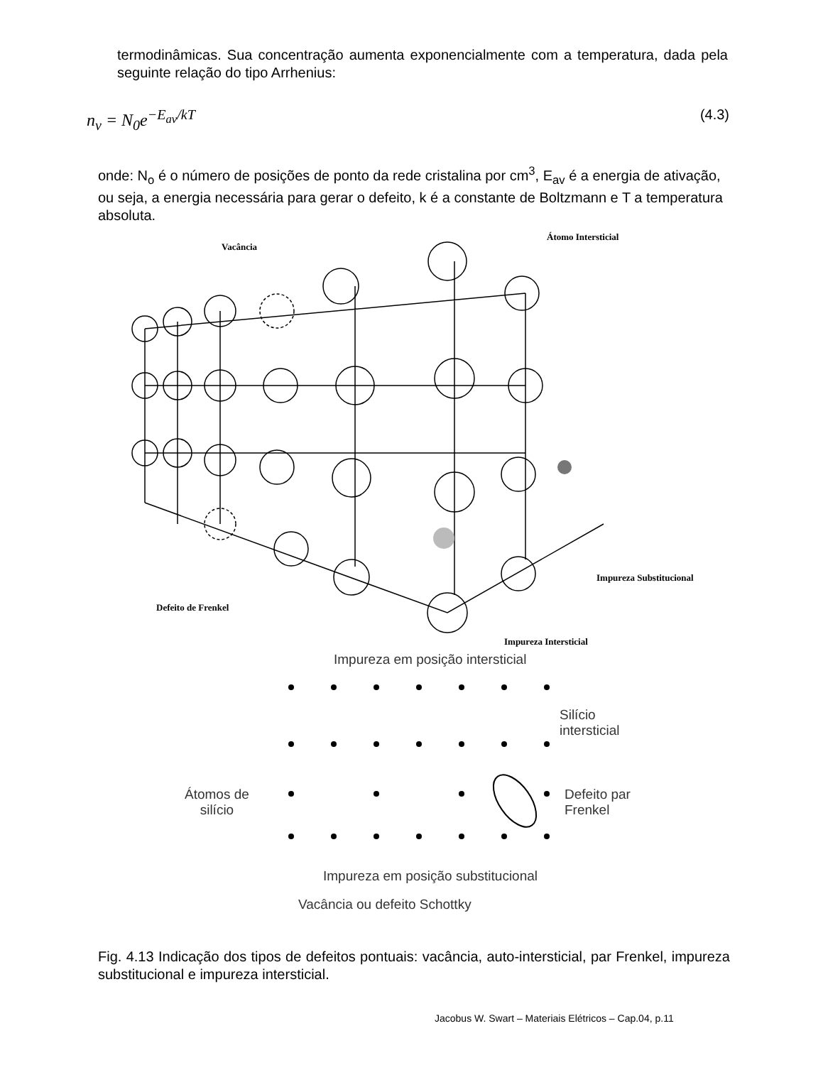termodinâmicas. Sua concentração aumenta exponencialmente com a temperatura, dada pela seguinte relação do tipo Arrhenius:
n<sub>v</sub> = N<sub>0</sub>e<sup>−E<sub>av</sub>/kT</sup> (4.3)
onde: N<sub>o</sub> é o número de posições de ponto da rede cristalina por cm<sup>3</sup>, E<sub>av</sub> é a energia de ativação, ou seja, a energia necessária para gerar o defeito, k é a constante de Boltzmann e T a temperatura absoluta.
Vacância
Átomo Intersticial
Impureza Substitucional
Defeito de Frenkel
Impureza Intersticial
Impureza em posição intersticial
Silício
intersticial
Átomos de
silício
Defeito par
Frenkel
Impureza em posição substitucional
Vacância ou defeito Schottky
Fig. 4.13 Indicação dos tipos de defeitos pontuais: vacância, auto-intersticial, par Frenkel, impureza substitucional e impureza intersticial.
Jacobus W. Swart – Materiais Elétricos – Cap.04, p.11